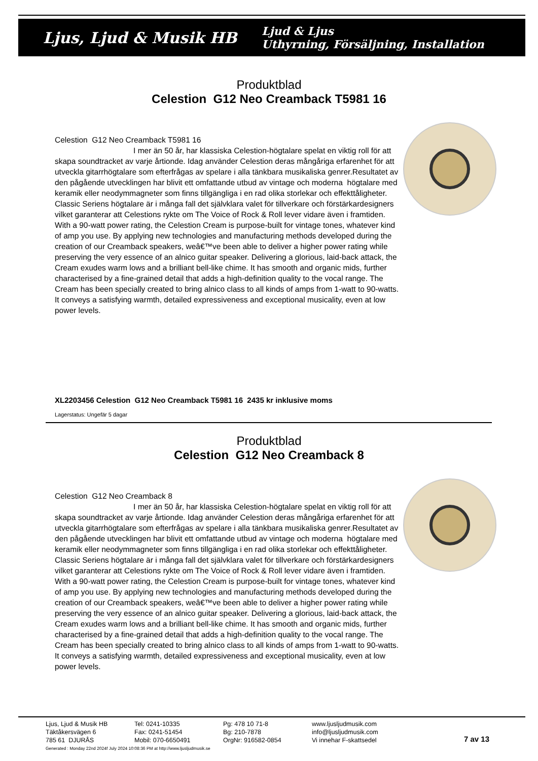Ljus, Ljud & Musik HB
Ljud & Ljus
Uthyrning, Försäljning, Installation
Produktblad
Celestion G12 Neo Creamback T5981 16
Celestion G12 Neo Creamback T5981 16
I mer än 50 år, har klassiska Celestion-högtalare spelat en viktig roll för att skapa soundtracket av varje årtionde. Idag använder Celestion deras mångåriga erfarenhet för att utveckla gitarrhögtalare som efterfrågas av spelare i alla tänkbara musikaliska genrer.Resultatet av den pågående utvecklingen har blivit ett omfattande utbud av vintage och moderna högtalare med keramik eller neodymmagneter som finns tillgängliga i en rad olika storlekar och effekttåligheter. Classic Seriens högtalare är i många fall det självklara valet för tillverkare och förstärkardesigners vilket garanterar att Celestions rykte om The Voice of Rock & Roll lever vidare även i framtiden. With a 90-watt power rating, the Celestion Cream is purpose-built for vintage tones, whatever kind of amp you use. By applying new technologies and manufacturing methods developed during the creation of our Creamback speakers, weâ€™ve been able to deliver a higher power rating while preserving the very essence of an alnico guitar speaker. Delivering a glorious, laid-back attack, the Cream exudes warm lows and a brilliant bell-like chime. It has smooth and organic mids, further characterised by a fine-grained detail that adds a high-definition quality to the vocal range. The Cream has been specially created to bring alnico class to all kinds of amps from 1-watt to 90-watts. It conveys a satisfying warmth, detailed expressiveness and exceptional musicality, even at low power levels.
XL2203456 Celestion G12 Neo Creamback T5981 16 2435 kr inklusive moms
Lagerstatus: Ungefär 5 dagar
Produktblad
Celestion G12 Neo Creamback 8
Celestion G12 Neo Creamback 8
I mer än 50 år, har klassiska Celestion-högtalare spelat en viktig roll för att skapa soundtracket av varje årtionde. Idag använder Celestion deras mångåriga erfarenhet för att utveckla gitarrhögtalare som efterfrågas av spelare i alla tänkbara musikaliska genrer.Resultatet av den pågående utvecklingen har blivit ett omfattande utbud av vintage och moderna högtalare med keramik eller neodymmagneter som finns tillgängliga i en rad olika storlekar och effekttåligheter. Classic Seriens högtalare är i många fall det självklara valet för tillverkare och förstärkardesigners vilket garanterar att Celestions rykte om The Voice of Rock & Roll lever vidare även i framtiden. With a 90-watt power rating, the Celestion Cream is purpose-built for vintage tones, whatever kind of amp you use. By applying new technologies and manufacturing methods developed during the creation of our Creamback speakers, weâ€™ve been able to deliver a higher power rating while preserving the very essence of an alnico guitar speaker. Delivering a glorious, laid-back attack, the Cream exudes warm lows and a brilliant bell-like chime. It has smooth and organic mids, further characterised by a fine-grained detail that adds a high-definition quality to the vocal range. The Cream has been specially created to bring alnico class to all kinds of amps from 1-watt to 90-watts. It conveys a satisfying warmth, detailed expressiveness and exceptional musicality, even at low power levels.
Ljus, Ljud & Musik HB
Täktåkersvägen 6
785 61 DJURÅS
Tel: 0241-10335
Fax: 0241-51454
Mobil: 070-6650491
Pg: 478 10 71-8
Bg: 210-7878
OrgNr: 916582-0854
www.ljusljudmusik.com
info@ljusljudmusik.com
Vi innehar F-skattsedel
7 av 13
Generated : Monday 22nd 2024f July 2024 10:08:36 PM at http://www.ljusljudmusik.se